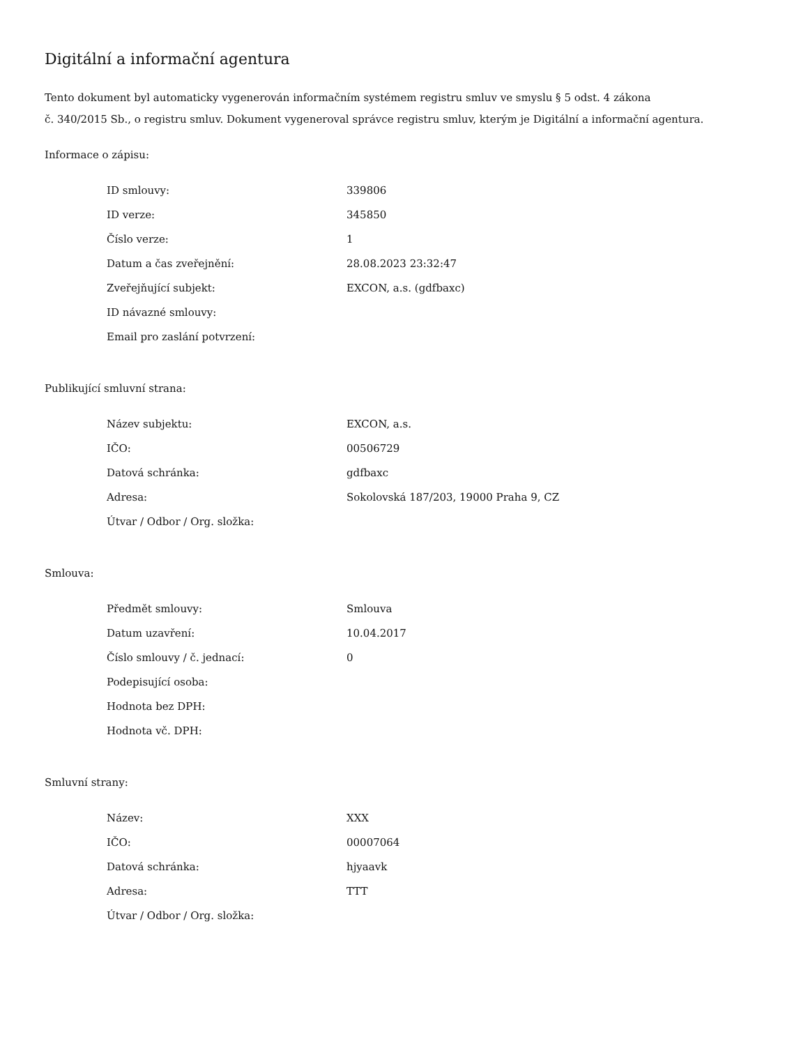Digitální a informační agentura
Tento dokument byl automaticky vygenerován informačním systémem registru smluv ve smyslu § 5 odst. 4 zákona
č. 340/2015 Sb., o registru smluv. Dokument vygeneroval správce registru smluv, kterým je Digitální a informační agentura.
Informace o zápisu:
| ID smlouvy: | 339806 |
| ID verze: | 345850 |
| Číslo verze: | 1 |
| Datum a čas zveřejnění: | 28.08.2023 23:32:47 |
| Zveřejňující subjekt: | EXCON, a.s. (gdfbaxc) |
| ID návazné smlouvy: | |
| Email pro zaslání potvrzení: | |
Publikující smluvní strana:
| Název subjektu: | EXCON, a.s. |
| IČO: | 00506729 |
| Datová schránka: | gdfbaxc |
| Adresa: | Sokolovská 187/203, 19000 Praha 9, CZ |
| Útvar / Odbor / Org. složka: | |
Smlouva:
| Předmět smlouvy: | Smlouva |
| Datum uzavření: | 10.04.2017 |
| Číslo smlouvy / č. jednací: | 0 |
| Podepisující osoba: | |
| Hodnota bez DPH: | |
| Hodnota vč. DPH: | |
Smluvní strany:
| Název: | XXX |
| IČO: | 00007064 |
| Datová schránka: | hjyaavk |
| Adresa: | TTT |
| Útvar / Odbor / Org. složka: | |